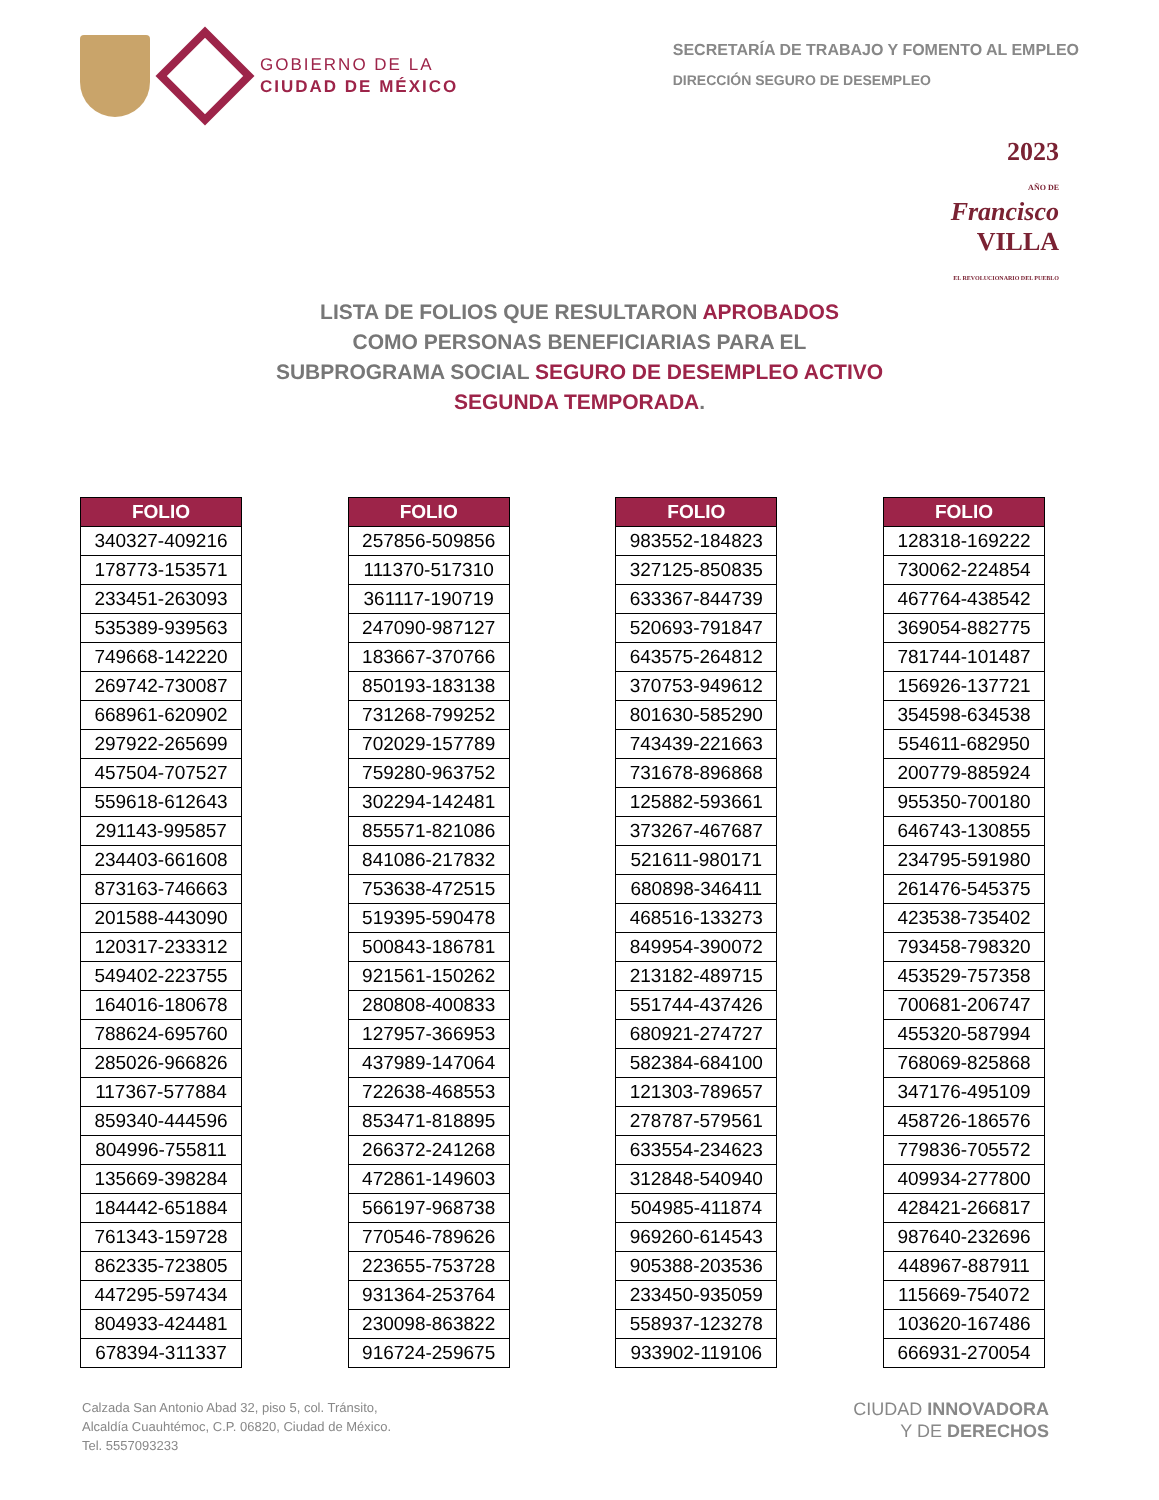GOBIERNO DE LA
CIUDAD DE MÉXICO
SECRETARÍA DE TRABAJO Y FOMENTO AL EMPLEO
DIRECCIÓN SEGURO DE DESEMPLEO
2023
AÑO DE
Francisco
VILLA
EL REVOLUCIONARIO DEL PUEBLO
LISTA DE FOLIOS QUE RESULTARON APROBADOS
COMO PERSONAS BENEFICIARIAS PARA EL
SUBPROGRAMA SOCIAL SEGURO DE DESEMPLEO ACTIVO
SEGUNDA TEMPORADA.
| FOLIO |
| --- |
| 340327-409216 |
| 178773-153571 |
| 233451-263093 |
| 535389-939563 |
| 749668-142220 |
| 269742-730087 |
| 668961-620902 |
| 297922-265699 |
| 457504-707527 |
| 559618-612643 |
| 291143-995857 |
| 234403-661608 |
| 873163-746663 |
| 201588-443090 |
| 120317-233312 |
| 549402-223755 |
| 164016-180678 |
| 788624-695760 |
| 285026-966826 |
| 117367-577884 |
| 859340-444596 |
| 804996-755811 |
| 135669-398284 |
| 184442-651884 |
| 761343-159728 |
| 862335-723805 |
| 447295-597434 |
| 804933-424481 |
| 678394-311337 |
| FOLIO |
| --- |
| 257856-509856 |
| 111370-517310 |
| 361117-190719 |
| 247090-987127 |
| 183667-370766 |
| 850193-183138 |
| 731268-799252 |
| 702029-157789 |
| 759280-963752 |
| 302294-142481 |
| 855571-821086 |
| 841086-217832 |
| 753638-472515 |
| 519395-590478 |
| 500843-186781 |
| 921561-150262 |
| 280808-400833 |
| 127957-366953 |
| 437989-147064 |
| 722638-468553 |
| 853471-818895 |
| 266372-241268 |
| 472861-149603 |
| 566197-968738 |
| 770546-789626 |
| 223655-753728 |
| 931364-253764 |
| 230098-863822 |
| 916724-259675 |
| FOLIO |
| --- |
| 983552-184823 |
| 327125-850835 |
| 633367-844739 |
| 520693-791847 |
| 643575-264812 |
| 370753-949612 |
| 801630-585290 |
| 743439-221663 |
| 731678-896868 |
| 125882-593661 |
| 373267-467687 |
| 521611-980171 |
| 680898-346411 |
| 468516-133273 |
| 849954-390072 |
| 213182-489715 |
| 551744-437426 |
| 680921-274727 |
| 582384-684100 |
| 121303-789657 |
| 278787-579561 |
| 633554-234623 |
| 312848-540940 |
| 504985-411874 |
| 969260-614543 |
| 905388-203536 |
| 233450-935059 |
| 558937-123278 |
| 933902-119106 |
| FOLIO |
| --- |
| 128318-169222 |
| 730062-224854 |
| 467764-438542 |
| 369054-882775 |
| 781744-101487 |
| 156926-137721 |
| 354598-634538 |
| 554611-682950 |
| 200779-885924 |
| 955350-700180 |
| 646743-130855 |
| 234795-591980 |
| 261476-545375 |
| 423538-735402 |
| 793458-798320 |
| 453529-757358 |
| 700681-206747 |
| 455320-587994 |
| 768069-825868 |
| 347176-495109 |
| 458726-186576 |
| 779836-705572 |
| 409934-277800 |
| 428421-266817 |
| 987640-232696 |
| 448967-887911 |
| 115669-754072 |
| 103620-167486 |
| 666931-270054 |
Calzada San Antonio Abad 32, piso 5, col. Tránsito,
Alcaldía Cuauhtémoc, C.P. 06820, Ciudad de México.
Tel. 5557093233
CIUDAD INNOVADORA
Y DE DERECHOS